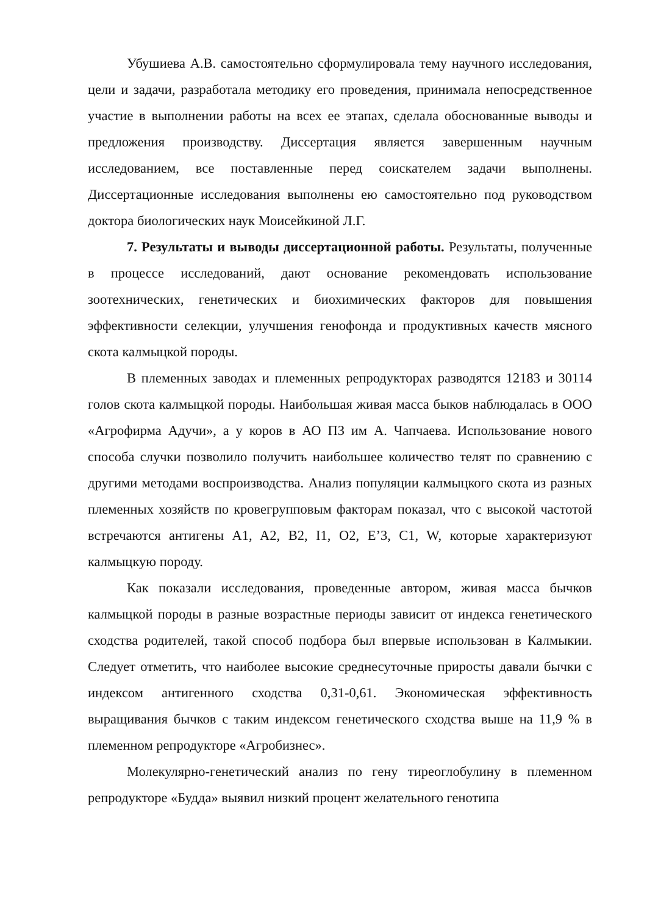Убушиева А.В. самостоятельно сформулировала тему научного исследования, цели и задачи, разработала методику его проведения, принимала непосредственное участие в выполнении работы на всех ее этапах, сделала обоснованные выводы и предложения производству. Диссертация является завершенным научным исследованием, все поставленные перед соискателем задачи выполнены. Диссертационные исследования выполнены ею самостоятельно под руководством доктора биологических наук Моисейкиной Л.Г.
7. Результаты и выводы диссертационной работы. Результаты, полученные в процессе исследований, дают основание рекомендовать использование зоотехнических, генетических и биохимических факторов для повышения эффективности селекции, улучшения генофонда и продуктивных качеств мясного скота калмыцкой породы.
В племенных заводах и племенных репродукторах разводятся 12183 и 30114 голов скота калмыцкой породы. Наибольшая живая масса быков наблюдалась в ООО «Агрофирма Адучи», а у коров в АО ПЗ им А. Чапчаева. Использование нового способа случки позволило получить наибольшее количество телят по сравнению с другими методами воспроизводства. Анализ популяции калмыцкого скота из разных племенных хозяйств по кровегрупповым факторам показал, что с высокой частотой встречаются антигены A1, A2, B2, I1, O2, E’3, C1, W, которые характеризуют калмыцкую породу.
Как показали исследования, проведенные автором, живая масса бычков калмыцкой породы в разные возрастные периоды зависит от индекса генетического сходства родителей, такой способ подбора был впервые использован в Калмыкии. Следует отметить, что наиболее высокие среднесуточные приросты давали бычки с индексом антигенного сходства 0,31-0,61. Экономическая эффективность выращивания бычков с таким индексом генетического сходства выше на 11,9 % в племенном репродукторе «Агробизнес».
Молекулярно-генетический анализ по гену тиреоглобулину в племенном репродукторе «Будда» выявил низкий процент желательного генотипа